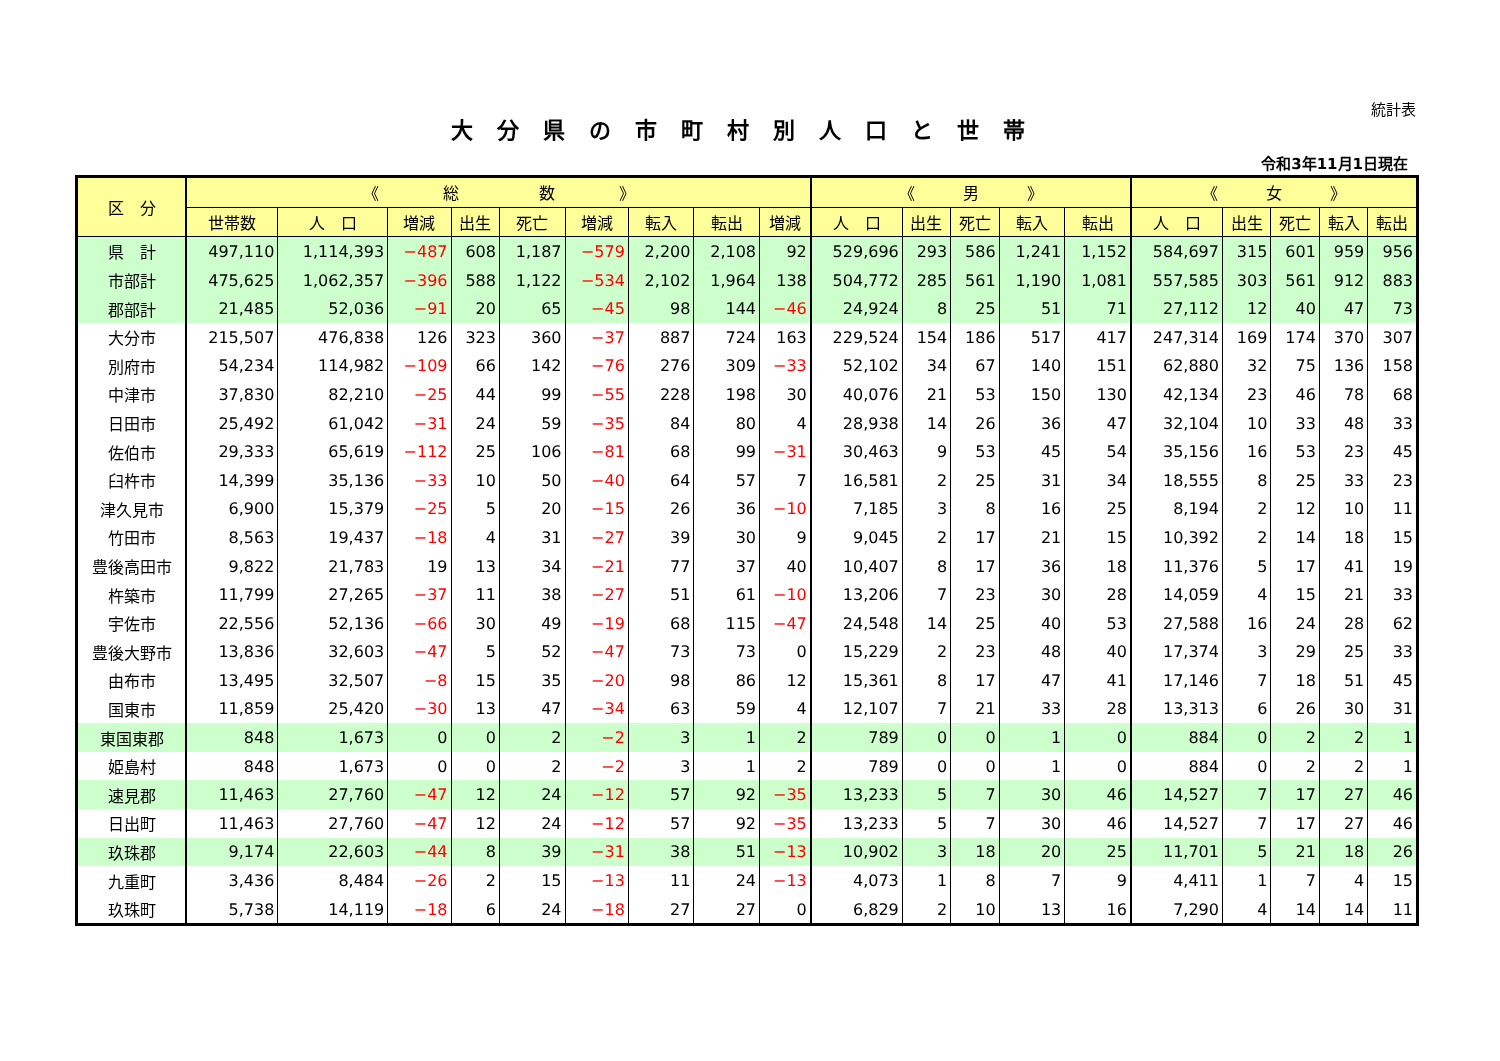統計表
大分県の市町村別人口と世帯
令和3年11月1日現在
| 区 分 | 《 総 数 》 | | | | | | | | | 《 男 》 | | | | | 《 女 》 | | | | |
| --- | --- | --- | --- | --- | --- | --- | --- | --- | --- | --- | --- | --- | --- | --- | --- | --- | --- | --- | --- |
| | 世帯数 | 人 口 | 増減 | 出生 | 死亡 | 増減 | 転入 | 転出 | 増減 | 人 口 | 出生 | 死亡 | 転入 | 転出 | 人 口 | 出生 | 死亡 | 転入 | 転出 |
| 県 計 | 497,110 | 1,114,393 | −487 | 608 | 1,187 | −579 | 2,200 | 2,108 | 92 | 529,696 | 293 | 586 | 1,241 | 1,152 | 584,697 | 315 | 601 | 959 | 956 |
| 市部計 | 475,625 | 1,062,357 | −396 | 588 | 1,122 | −534 | 2,102 | 1,964 | 138 | 504,772 | 285 | 561 | 1,190 | 1,081 | 557,585 | 303 | 561 | 912 | 883 |
| 郡部計 | 21,485 | 52,036 | −91 | 20 | 65 | −45 | 98 | 144 | −46 | 24,924 | 8 | 25 | 51 | 71 | 27,112 | 12 | 40 | 47 | 73 |
| 大分市 | 215,507 | 476,838 | 126 | 323 | 360 | −37 | 887 | 724 | 163 | 229,524 | 154 | 186 | 517 | 417 | 247,314 | 169 | 174 | 370 | 307 |
| 別府市 | 54,234 | 114,982 | −109 | 66 | 142 | −76 | 276 | 309 | −33 | 52,102 | 34 | 67 | 140 | 151 | 62,880 | 32 | 75 | 136 | 158 |
| 中津市 | 37,830 | 82,210 | −25 | 44 | 99 | −55 | 228 | 198 | 30 | 40,076 | 21 | 53 | 150 | 130 | 42,134 | 23 | 46 | 78 | 68 |
| 日田市 | 25,492 | 61,042 | −31 | 24 | 59 | −35 | 84 | 80 | 4 | 28,938 | 14 | 26 | 36 | 47 | 32,104 | 10 | 33 | 48 | 33 |
| 佐伯市 | 29,333 | 65,619 | −112 | 25 | 106 | −81 | 68 | 99 | −31 | 30,463 | 9 | 53 | 45 | 54 | 35,156 | 16 | 53 | 23 | 45 |
| 臼杵市 | 14,399 | 35,136 | −33 | 10 | 50 | −40 | 64 | 57 | 7 | 16,581 | 2 | 25 | 31 | 34 | 18,555 | 8 | 25 | 33 | 23 |
| 津久見市 | 6,900 | 15,379 | −25 | 5 | 20 | −15 | 26 | 36 | −10 | 7,185 | 3 | 8 | 16 | 25 | 8,194 | 2 | 12 | 10 | 11 |
| 竹田市 | 8,563 | 19,437 | −18 | 4 | 31 | −27 | 39 | 30 | 9 | 9,045 | 2 | 17 | 21 | 15 | 10,392 | 2 | 14 | 18 | 15 |
| 豊後高田市 | 9,822 | 21,783 | 19 | 13 | 34 | −21 | 77 | 37 | 40 | 10,407 | 8 | 17 | 36 | 18 | 11,376 | 5 | 17 | 41 | 19 |
| 杵築市 | 11,799 | 27,265 | −37 | 11 | 38 | −27 | 51 | 61 | −10 | 13,206 | 7 | 23 | 30 | 28 | 14,059 | 4 | 15 | 21 | 33 |
| 宇佐市 | 22,556 | 52,136 | −66 | 30 | 49 | −19 | 68 | 115 | −47 | 24,548 | 14 | 25 | 40 | 53 | 27,588 | 16 | 24 | 28 | 62 |
| 豊後大野市 | 13,836 | 32,603 | −47 | 5 | 52 | −47 | 73 | 73 | 0 | 15,229 | 2 | 23 | 48 | 40 | 17,374 | 3 | 29 | 25 | 33 |
| 由布市 | 13,495 | 32,507 | −8 | 15 | 35 | −20 | 98 | 86 | 12 | 15,361 | 8 | 17 | 47 | 41 | 17,146 | 7 | 18 | 51 | 45 |
| 国東市 | 11,859 | 25,420 | −30 | 13 | 47 | −34 | 63 | 59 | 4 | 12,107 | 7 | 21 | 33 | 28 | 13,313 | 6 | 26 | 30 | 31 |
| 東国東郡 | 848 | 1,673 | 0 | 0 | 2 | −2 | 3 | 1 | 2 | 789 | 0 | 0 | 1 | 0 | 884 | 0 | 2 | 2 | 1 |
| 姫島村 | 848 | 1,673 | 0 | 0 | 2 | −2 | 3 | 1 | 2 | 789 | 0 | 0 | 1 | 0 | 884 | 0 | 2 | 2 | 1 |
| 速見郡 | 11,463 | 27,760 | −47 | 12 | 24 | −12 | 57 | 92 | −35 | 13,233 | 5 | 7 | 30 | 46 | 14,527 | 7 | 17 | 27 | 46 |
| 日出町 | 11,463 | 27,760 | −47 | 12 | 24 | −12 | 57 | 92 | −35 | 13,233 | 5 | 7 | 30 | 46 | 14,527 | 7 | 17 | 27 | 46 |
| 玖珠郡 | 9,174 | 22,603 | −44 | 8 | 39 | −31 | 38 | 51 | −13 | 10,902 | 3 | 18 | 20 | 25 | 11,701 | 5 | 21 | 18 | 26 |
| 九重町 | 3,436 | 8,484 | −26 | 2 | 15 | −13 | 11 | 24 | −13 | 4,073 | 1 | 8 | 7 | 9 | 4,411 | 1 | 7 | 4 | 15 |
| 玖珠町 | 5,738 | 14,119 | −18 | 6 | 24 | −18 | 27 | 27 | 0 | 6,829 | 2 | 10 | 13 | 16 | 7,290 | 4 | 14 | 14 | 11 |